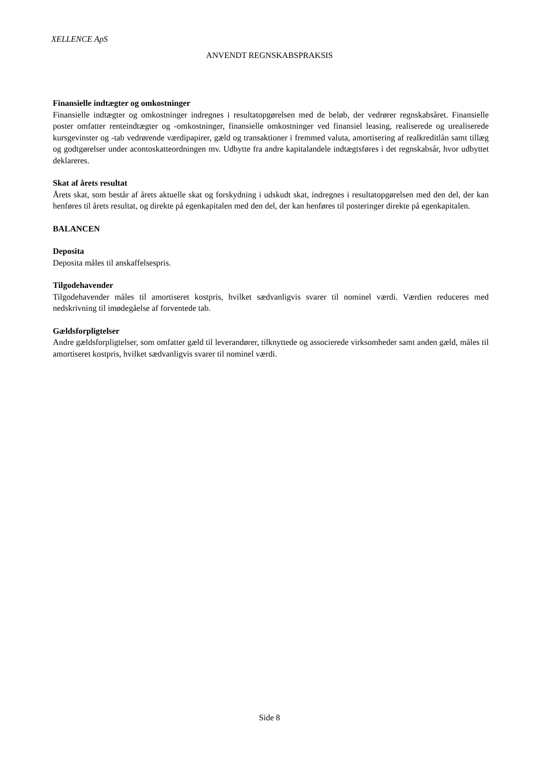XELLENCE ApS
ANVENDT REGNSKABSPRAKSIS
Finansielle indtægter og omkostninger
Finansielle indtægter og omkostninger indregnes i resultatopgørelsen med de beløb, der vedrører regnskabsåret. Finansielle poster omfatter renteindtægter og -omkostninger, finansielle omkostninger ved finansiel leasing, realiserede og urealiserede kursgevinster og -tab vedrørende værdipapirer, gæld og transaktioner i fremmed valuta, amortisering af realkreditlån samt tillæg og godtgørelser under acontoskatteordningen mv. Udbytte fra andre kapitalandele indtægtsføres i det regnskabsår, hvor udbyttet deklareres.
Skat af årets resultat
Årets skat, som består af årets aktuelle skat og forskydning i udskudt skat, indregnes i resultatopgørelsen med den del, der kan henføres til årets resultat, og direkte på egenkapitalen med den del, der kan henføres til posteringer direkte på egenkapitalen.
BALANCEN
Deposita
Deposita måles til anskaffelsespris.
Tilgodehavender
Tilgodehavender måles til amortiseret kostpris, hvilket sædvanligvis svarer til nominel værdi. Værdien reduceres med nedskrivning til imødegåelse af forventede tab.
Gældsforpligtelser
Andre gældsforpligtelser, som omfatter gæld til leverandører, tilknyttede og associerede virksomheder samt anden gæld, måles til amortiseret kostpris, hvilket sædvanligvis svarer til nominel værdi.
Side 8